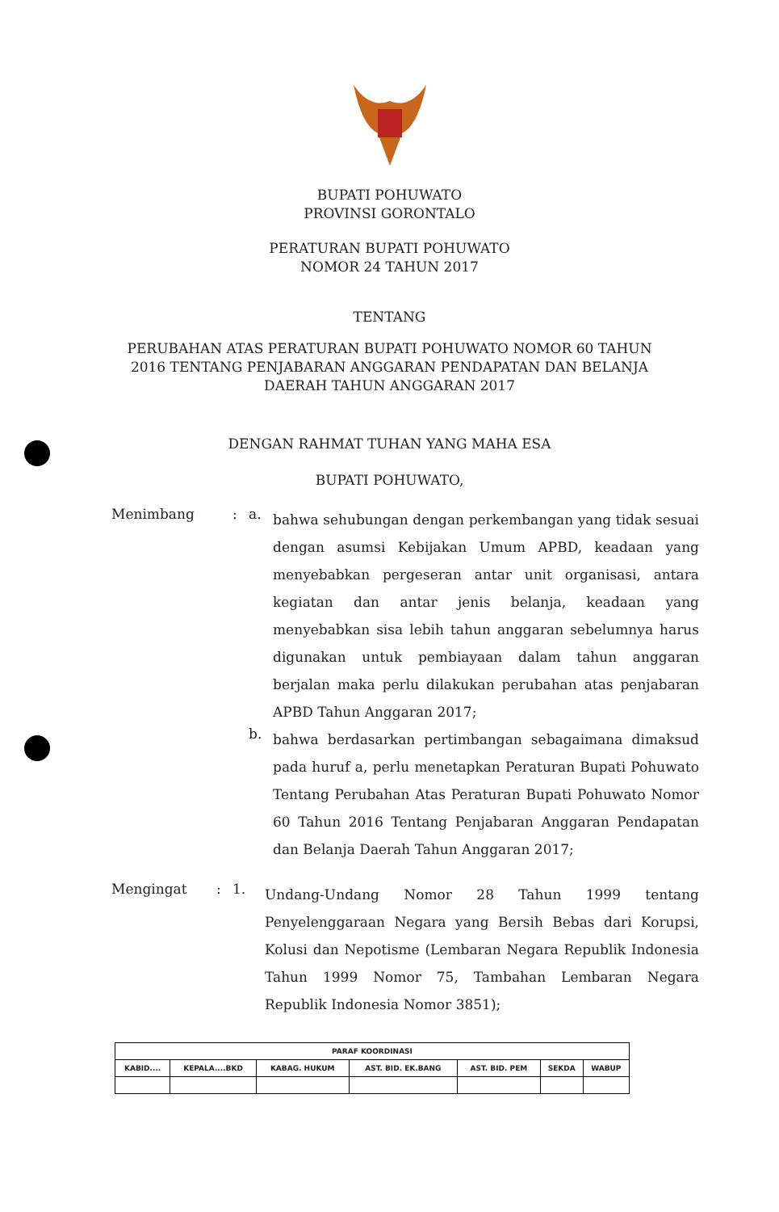BUPATI POHUWATO
PROVINSI GORONTALO
PERATURAN BUPATI POHUWATO
NOMOR 24 TAHUN 2017
TENTANG
PERUBAHAN ATAS PERATURAN BUPATI POHUWATO NOMOR 60 TAHUN
2016 TENTANG PENJABARAN ANGGARAN PENDAPATAN DAN BELANJA
DAERAH TAHUN ANGGARAN 2017
DENGAN RAHMAT TUHAN YANG MAHA ESA
BUPATI POHUWATO,
Menimbang : a.
bahwa sehubungan dengan perkembangan yang tidak sesuai dengan asumsi Kebijakan Umum APBD, keadaan yang menyebabkan pergeseran antar unit organisasi, antara kegiatan dan antar jenis belanja, keadaan yang menyebabkan sisa lebih tahun anggaran sebelumnya harus digunakan untuk pembiayaan dalam tahun anggaran berjalan maka perlu dilakukan perubahan atas penjabaran APBD Tahun Anggaran 2017;
b.
bahwa berdasarkan pertimbangan sebagaimana dimaksud pada huruf a, perlu menetapkan Peraturan Bupati Pohuwato Tentang Perubahan Atas Peraturan Bupati Pohuwato Nomor 60 Tahun 2016 Tentang Penjabaran Anggaran Pendapatan dan Belanja Daerah Tahun Anggaran 2017;
Mengingat : 1.
Undang-Undang Nomor 28 Tahun 1999 tentang Penyelenggaraan Negara yang Bersih Bebas dari Korupsi, Kolusi dan Nepotisme (Lembaran Negara Republik Indonesia Tahun 1999 Nomor 75, Tambahan Lembaran Negara Republik Indonesia Nomor 3851);
| PARAF KOORDINASI | | | | | | |
| KABID.... | KEPALA....BKD | KABAG. HUKUM | AST. BID. EK.BANG | AST. BID. PEM | SEKDA | WABUP |